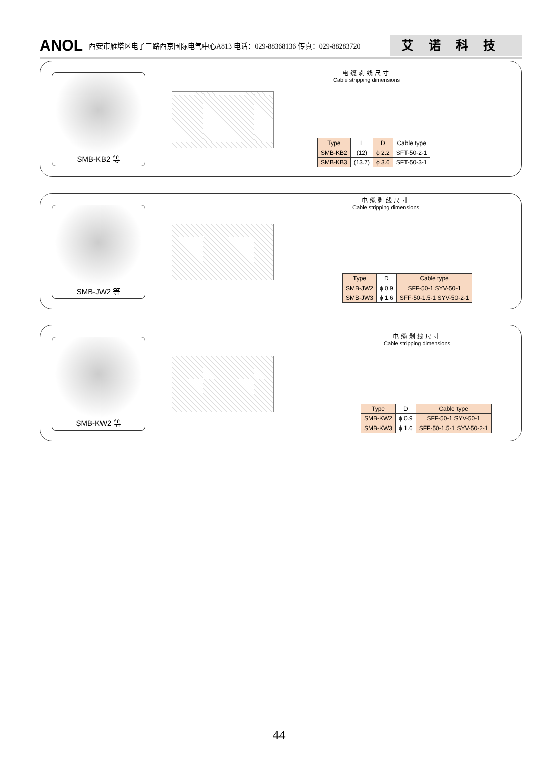ANOL 西安市雁塔区电子三路西京国际电气中心A813 电话：029-88368136 传真：029-88283720 艾诺科技
SMB-KB2 等
电缆剥线尺寸
Cable stripping dimensions
| Type | L | D | Cable type |
| --- | --- | --- | --- |
| SMB-KB2 | (12) | ϕ 2.2 | SFT-50-2-1 |
| SMB-KB3 | (13.7) | ϕ 3.6 | SFT-50-3-1 |
SMB-JW2 等
电缆剥线尺寸
Cable stripping dimensions
| Type | D | Cable type |
| --- | --- | --- |
| SMB-JW2 | ϕ 0.9 | SFF-50-1 SYV-50-1 |
| SMB-JW3 | ϕ 1.6 | SFF-50-1.5-1 SYV-50-2-1 |
SMB-KW2 等
电缆剥线尺寸
Cable stripping dimensions
| Type | D | Cable type |
| --- | --- | --- |
| SMB-KW2 | ϕ 0.9 | SFF-50-1 SYV-50-1 |
| SMB-KW3 | ϕ 1.6 | SFF-50-1.5-1 SYV-50-2-1 |
44